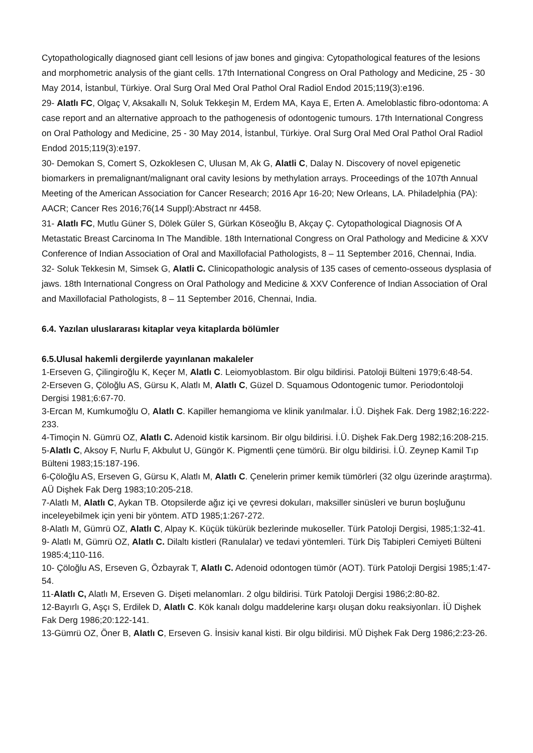Cytopathologically diagnosed giant cell lesions of jaw bones and gingiva: Cytopathological features of the lesions and morphometric analysis of the giant cells. 17th International Congress on Oral Pathology and Medicine, 25 - 30 May 2014, İstanbul, Türkiye. Oral Surg Oral Med Oral Pathol Oral Radiol Endod 2015;119(3):e196.
29- Alatlı FC, Olgaç V, Aksakallı N, Soluk Tekkeşin M, Erdem MA, Kaya E, Erten A. Ameloblastic fibro-odontoma: A case report and an alternative approach to the pathogenesis of odontogenic tumours. 17th International Congress on Oral Pathology and Medicine, 25 - 30 May 2014, İstanbul, Türkiye. Oral Surg Oral Med Oral Pathol Oral Radiol Endod 2015;119(3):e197.
30- Demokan S, Comert S, Ozkoklesen C, Ulusan M, Ak G, Alatli C, Dalay N. Discovery of novel epigenetic biomarkers in premalignant/malignant oral cavity lesions by methylation arrays. Proceedings of the 107th Annual Meeting of the American Association for Cancer Research; 2016 Apr 16-20; New Orleans, LA. Philadelphia (PA): AACR; Cancer Res 2016;76(14 Suppl):Abstract nr 4458.
31- Alatlı FC, Mutlu Güner S, Dölek Güler S, Gürkan Köseoğlu B, Akçay Ç. Cytopathological Diagnosis Of A Metastatic Breast Carcinoma In The Mandible. 18th International Congress on Oral Pathology and Medicine & XXV Conference of Indian Association of Oral and Maxillofacial Pathologists, 8 – 11 September 2016, Chennai, India.
32- Soluk Tekkesin M, Simsek G, Alatli C. Clinicopathologic analysis of 135 cases of cemento-osseous dysplasia of jaws. 18th International Congress on Oral Pathology and Medicine & XXV Conference of Indian Association of Oral and Maxillofacial Pathologists, 8 – 11 September 2016, Chennai, India.
6.4. Yazılan uluslararası kitaplar veya kitaplarda bölümler
6.5.Ulusal hakemli dergilerde yayınlanan makaleler
1-Erseven G, Çilingiroğlu K, Keçer M, Alatlı C. Leiomyoblastom. Bir olgu bildirisi. Patoloji Bülteni 1979;6:48-54.
2-Erseven G, Çöloğlu AS, Gürsu K, Alatlı M, Alatlı C, Güzel D. Squamous Odontogenic tumor. Periodontoloji Dergisi 1981;6:67-70.
3-Ercan M, Kumkumoğlu O, Alatlı C. Kapiller hemangioma ve klinik yanılmalar. İ.Ü. Dişhek Fak. Derg 1982;16:222-233.
4-Timoçin N. Gümrü OZ, Alatlı C. Adenoid kistik karsinom. Bir olgu bildirisi. İ.Ü. Dişhek Fak.Derg 1982;16:208-215.
5-Alatlı C, Aksoy F, Nurlu F, Akbulut U, Güngör K. Pigmentli çene tümörü. Bir olgu bildirisi. İ.Ü. Zeynep Kamil Tıp Bülteni 1983;15:187-196.
6-Çöloğlu AS, Erseven G, Gürsu K, Alatlı M, Alatlı C. Çenelerin primer kemik tümörleri (32 olgu üzerinde araştırma). AÜ Dişhek Fak Derg 1983;10:205-218.
7-Alatlı M, Alatlı C, Aykan TB. Otopsilerde ağız içi ve çevresi dokuları, maksiller sinüsleri ve burun boşluğunu inceleyebilmek için yeni bir yöntem. ATD 1985;1:267-272.
8-Alatlı M, Gümrü OZ, Alatlı C, Alpay K. Küçük tükürük bezlerinde mukoseller. Türk Patoloji Dergisi, 1985;1:32-41.
9- Alatlı M, Gümrü OZ, Alatlı C. Dilaltı kistleri (Ranulalar) ve tedavi yöntemleri. Türk Diş Tabipleri Cemiyeti Bülteni 1985:4: 110-116.
10- Çöloğlu AS, Erseven G, Özbayrak T, Alatlı C. Adenoid odontogen tümör (AOT). Türk Patoloji Dergisi 1985;1:47-54.
11-Alatlı C, Alatlı M, Erseven G. Dişeti melanomları. 2 olgu bildirisi. Türk Patoloji Dergisi 1986;2:80-82.
12-Bayırlı G, Aşçı S, Erdilek D, Alatlı C. Kök kanalı dolgu maddelerine karşı oluşan doku reaksiyonları. İÜ Dişhek Fak Derg 1986;20:122-141.
13-Gümrü OZ, Öner B, Alatlı C, Erseven G. İnsisiv kanal kisti. Bir olgu bildirisi. MÜ Dişhek Fak Derg 1986;2:23-26.